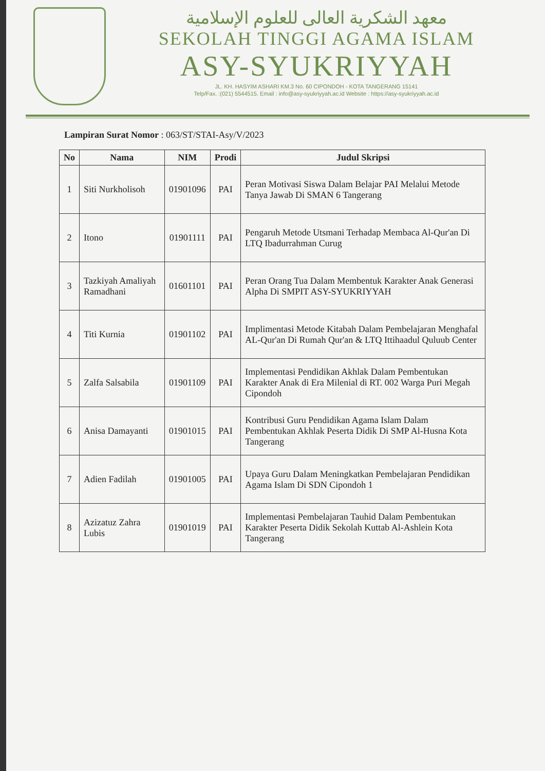معهد الشكرية العالى للعلوم الإسلامية
SEKOLAH TINGGI AGAMA ISLAM
ASY-SYUKRIYYAH
JL. KH. HASYIM ASHARI KM.3 No. 60 CIPONDOH - KOTA TANGERANG 15141
Telp/Fax. :(021) 5544515. Email : info@asy-syukriyyah.ac.id Website : https://asy-syukriyyah.ac.id
Lampiran Surat Nomor : 063/ST/STAI-Asy/V/2023
| No | Nama | NIM | Prodi | Judul Skripsi |
| --- | --- | --- | --- | --- |
| 1 | Siti Nurkholisoh | 01901096 | PAI | Peran Motivasi Siswa Dalam Belajar PAI Melalui Metode Tanya Jawab Di SMAN 6 Tangerang |
| 2 | Itono | 01901111 | PAI | Pengaruh Metode Utsmani Terhadap Membaca Al-Qur'an Di LTQ Ibadurrahman Curug |
| 3 | Tazkiyah Amaliyah Ramadhani | 01601101 | PAI | Peran Orang Tua Dalam Membentuk Karakter Anak Generasi Alpha Di SMPIT ASY-SYUKRIYYAH |
| 4 | Titi Kurnia | 01901102 | PAI | Implimentasi Metode Kitabah Dalam Pembelajaran Menghafal AL-Qur'an Di Rumah Qur'an & LTQ Ittihaadul Quluub Center |
| 5 | Zalfa Salsabila | 01901109 | PAI | Implementasi Pendidikan Akhlak Dalam Pembentukan Karakter Anak di Era Milenial di RT. 002 Warga Puri Megah Cipondoh |
| 6 | Anisa Damayanti | 01901015 | PAI | Kontribusi Guru Pendidikan Agama Islam Dalam Pembentukan Akhlak Peserta Didik Di SMP Al-Husna Kota Tangerang |
| 7 | Adien Fadilah | 01901005 | PAI | Upaya Guru Dalam Meningkatkan Pembelajaran Pendidikan Agama Islam Di SDN Cipondoh 1 |
| 8 | Azizatuz Zahra Lubis | 01901019 | PAI | Implementasi Pembelajaran Tauhid Dalam Pembentukan Karakter Peserta Didik Sekolah Kuttab Al-Ashlein Kota Tangerang |